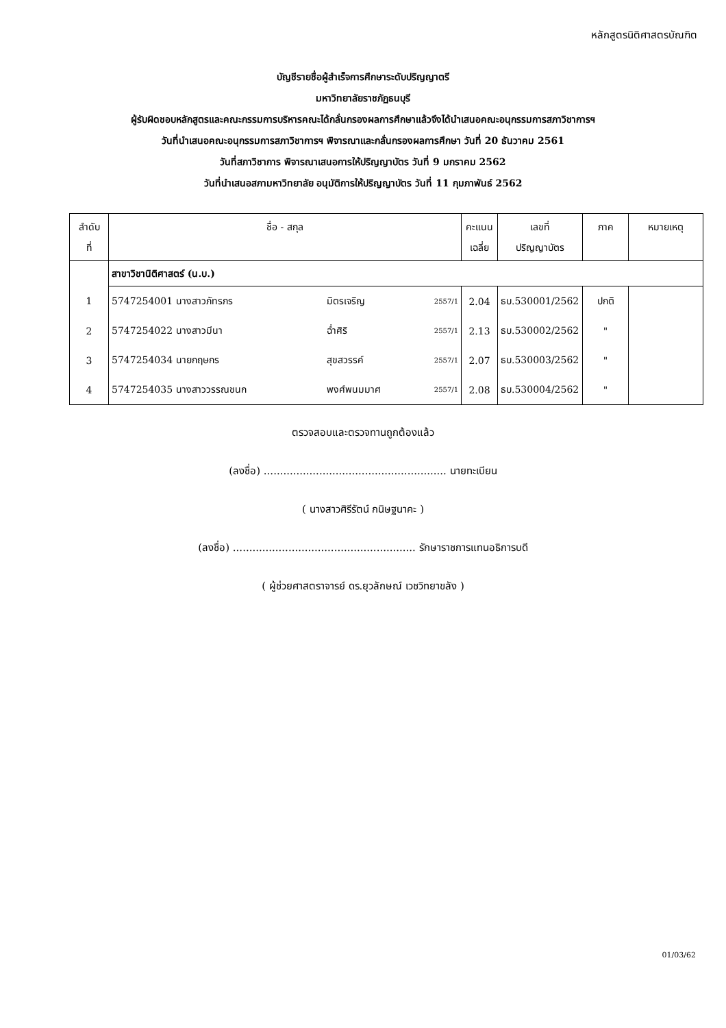หลักสูตรนิติศาสตรบัณฑิต
บัญชีรายชื่อผู้สำเร็จการศึกษาระดับปริญญาตรี
มหาวิทยาลัยราชภัฏธนบุรี
ผู้รับผิดชอบหลักสูตรและคณะกรรมการบริหารคณะได้กลั่นกรองผลการศึกษาแล้วจึงได้นำเสนอคณะอนุกรรมการสภาวิชาการฯ
วันที่นำเสนอคณะอนุกรรมการสภาวิชาการฯ พิจารณาและกลั่นกรองผลการศึกษา วันที่ 20 ธันวาคม 2561
วันที่สภาวิชาการ พิจารณาเสนอการให้ปริญญาบัตร วันที่ 9 มกราคม 2562
วันที่นำเสนอสภามหาวิทยาลัย อนุมัติการให้ปริญญาบัตร วันที่ 11 กุมภาพันธ์ 2562
| ลำดับ ที่ | ชื่อ - สกุล | | | คะแนน เฉลี่ย | เลขที่ ปริญญาบัตร | ภาค | หมายเหตุ |
| --- | --- | --- | --- | --- | --- | --- | --- |
| | สาขาวิชานิติศาสตร์ (น.บ.) | | | | | | |
| 1 | 5747254001 นางสาวภัทรภร | มิตรเจริญ | 2557/1 | 2.04 | ธบ.530001/2562 | ปกติ | |
| 2 | 5747254022 นางสาวมีนา | ฉ่ำศิริ | 2557/1 | 2.13 | ธบ.530002/2562 | " | |
| 3 | 5747254034 นายกฤษกร | สุขสวรรค์ | 2557/1 | 2.07 | ธบ.530003/2562 | " | |
| 4 | 5747254035 นางสาววรรณชนก | พงศ์พนมมาศ | 2557/1 | 2.08 | ธบ.530004/2562 | " | |
ตรวจสอบและตรวจทานถูกต้องแล้ว
(ลงชื่อ) ........................................................ นายทะเบียน
( นางสาวศิรีรัตน์ กนิษฐนาคะ )
(ลงชื่อ) ........................................................ รักษาราชการแทนอธิการบดี
( ผู้ช่วยศาสตราจารย์ ดร.ยุวลักษณ์ เวชวิทยาขลัง )
01/03/62